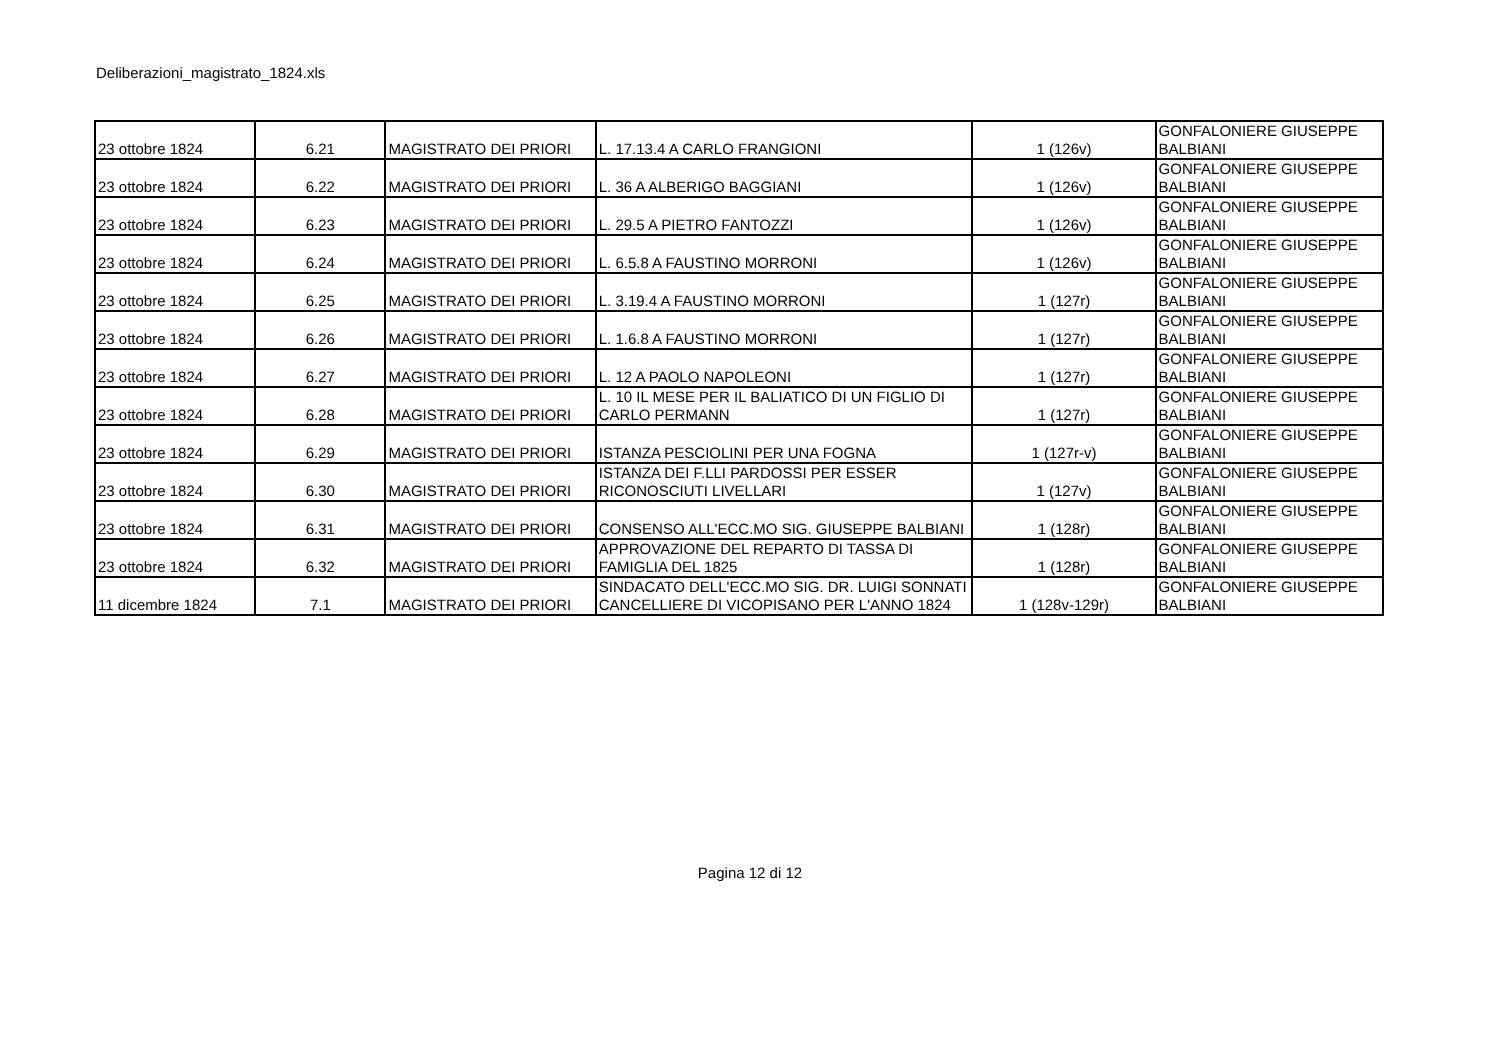Deliberazioni_magistrato_1824.xls
| 23 ottobre 1824 | 6.21 | MAGISTRATO DEI PRIORI | L. 17.13.4 A CARLO FRANGIONI | 1 (126v) | GONFALONIERE GIUSEPPE BALBIANI |
| 23 ottobre 1824 | 6.22 | MAGISTRATO DEI PRIORI | L. 36 A ALBERIGO BAGGIANI | 1 (126v) | GONFALONIERE GIUSEPPE BALBIANI |
| 23 ottobre 1824 | 6.23 | MAGISTRATO DEI PRIORI | L. 29.5 A PIETRO FANTOZZI | 1 (126v) | GONFALONIERE GIUSEPPE BALBIANI |
| 23 ottobre 1824 | 6.24 | MAGISTRATO DEI PRIORI | L. 6.5.8 A FAUSTINO MORRONI | 1 (126v) | GONFALONIERE GIUSEPPE BALBIANI |
| 23 ottobre 1824 | 6.25 | MAGISTRATO DEI PRIORI | L. 3.19.4 A FAUSTINO MORRONI | 1 (127r) | GONFALONIERE GIUSEPPE BALBIANI |
| 23 ottobre 1824 | 6.26 | MAGISTRATO DEI PRIORI | L. 1.6.8 A FAUSTINO MORRONI | 1 (127r) | GONFALONIERE GIUSEPPE BALBIANI |
| 23 ottobre 1824 | 6.27 | MAGISTRATO DEI PRIORI | L. 12 A PAOLO NAPOLEONI | 1 (127r) | GONFALONIERE GIUSEPPE BALBIANI |
| 23 ottobre 1824 | 6.28 | MAGISTRATO DEI PRIORI | L. 10 IL MESE PER IL BALIATICO DI UN FIGLIO DI CARLO PERMANN | 1 (127r) | GONFALONIERE GIUSEPPE BALBIANI |
| 23 ottobre 1824 | 6.29 | MAGISTRATO DEI PRIORI | ISTANZA PESCIOLINI PER UNA FOGNA | 1 (127r-v) | GONFALONIERE GIUSEPPE BALBIANI |
| 23 ottobre 1824 | 6.30 | MAGISTRATO DEI PRIORI | ISTANZA DEI F.LLI PARDOSSI PER ESSER RICONOSCIUTI LIVELLARI | 1 (127v) | GONFALONIERE GIUSEPPE BALBIANI |
| 23 ottobre 1824 | 6.31 | MAGISTRATO DEI PRIORI | CONSENSO ALL'ECC.MO SIG. GIUSEPPE BALBIANI | 1 (128r) | GONFALONIERE GIUSEPPE BALBIANI |
| 23 ottobre 1824 | 6.32 | MAGISTRATO DEI PRIORI | APPROVAZIONE DEL REPARTO DI TASSA DI FAMIGLIA DEL 1825 | 1 (128r) | GONFALONIERE GIUSEPPE BALBIANI |
| 11 dicembre 1824 | 7.1 | MAGISTRATO DEI PRIORI | SINDACATO DELL'ECC.MO SIG. DR. LUIGI SONNATI CANCELLIERE DI VICOPISANO PER L'ANNO 1824 | 1 (128v-129r) | GONFALONIERE GIUSEPPE BALBIANI |
Pagina 12 di 12